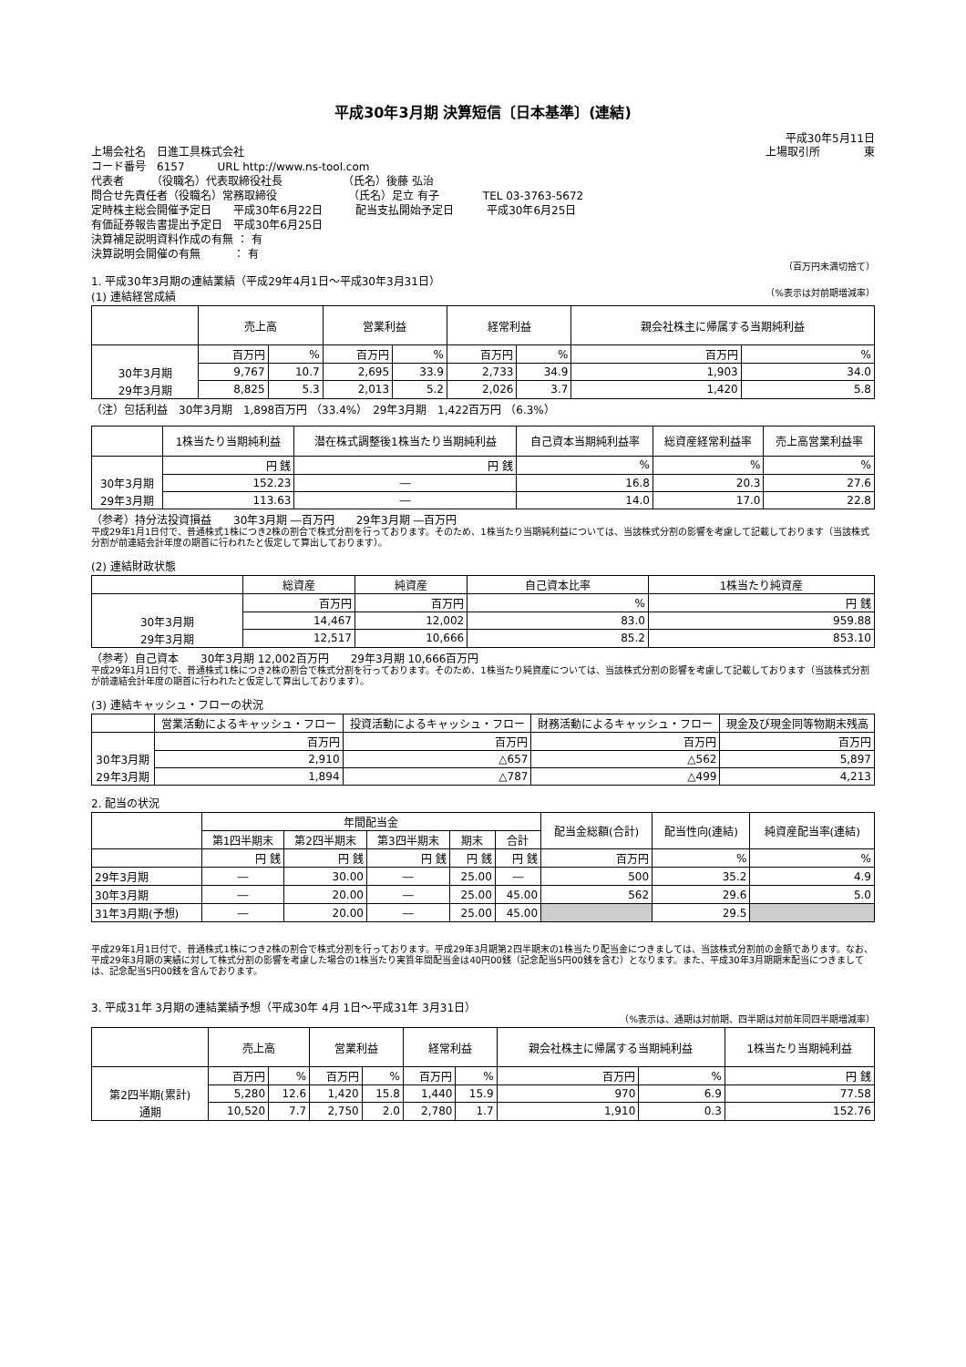平成30年3月期 決算短信〔日本基準〕(連結)
平成30年5月11日
上場会社名　日進工具株式会社 上場取引所　　　　東
コード番号　6157　　　URL http://www.ns-tool.com
代表者　　　（役職名）代表取締役社長　　　　　　（氏名）後藤 弘治
問合せ先責任者（役職名）常務取締役　　　　　　　（氏名）足立 有子　　　　TEL 03-3763-5672
定時株主総会開催予定日　　平成30年6月22日　　　配当支払開始予定日　　　平成30年6月25日
有価証券報告書提出予定日　平成30年6月25日
決算補足説明資料作成の有無 ： 有
決算説明会開催の有無　　　： 有
（百万円未満切捨て）
1. 平成30年3月期の連結業績（平成29年4月1日～平成30年3月31日）
(1) 連結経営成績 （%表示は対前期増減率）
| | 売上高 | | 営業利益 | | 経常利益 | | 親会社株主に帰属する当期純利益 | |
| --- | --- | --- | --- | --- | --- | --- | --- | --- |
| | 百万円 | % | 百万円 | % | 百万円 | % | 百万円 | % |
| 30年3月期 | 9,767 | 10.7 | 2,695 | 33.9 | 2,733 | 34.9 | 1,903 | 34.0 |
| 29年3月期 | 8,825 | 5.3 | 2,013 | 5.2 | 2,026 | 3.7 | 1,420 | 5.8 |
（注）包括利益　30年3月期　1,898百万円 （33.4%）　29年3月期　1,422百万円 （6.3%）
| | 1株当たり当期純利益 | 潜在株式調整後1株当たり当期純利益 | 自己資本当期純利益率 | 総資産経常利益率 | 売上高営業利益率 |
| --- | --- | --- | --- | --- | --- |
| | 円 銭 | 円 銭 | % | % | % |
| 30年3月期 | 152.23 | ― | 16.8 | 20.3 | 27.6 |
| 29年3月期 | 113.63 | ― | 14.0 | 17.0 | 22.8 |
（参考）持分法投資損益　　30年3月期 ―百万円　　29年3月期 ―百万円
平成29年1月1日付で、普通株式1株につき2株の割合で株式分割を行っております。そのため、1株当たり当期純利益については、当該株式分割の影響を考慮して記載しております（当該株式分割が前連結会計年度の期首に行われたと仮定して算出しております）。
(2) 連結財政状態
| | 総資産 | 純資産 | 自己資本比率 | 1株当たり純資産 |
| --- | --- | --- | --- | --- |
| | 百万円 | 百万円 | % | 円 銭 |
| 30年3月期 | 14,467 | 12,002 | 83.0 | 959.88 |
| 29年3月期 | 12,517 | 10,666 | 85.2 | 853.10 |
（参考）自己資本　　30年3月期 12,002百万円　　29年3月期 10,666百万円
平成29年1月1日付で、普通株式1株につき2株の割合で株式分割を行っております。そのため、1株当たり純資産については、当該株式分割の影響を考慮して記載しております（当該株式分割が前連結会計年度の期首に行われたと仮定して算出しております）。
(3) 連結キャッシュ・フローの状況
| | 営業活動によるキャッシュ・フロー | 投資活動によるキャッシュ・フロー | 財務活動によるキャッシュ・フロー | 現金及び現金同等物期末残高 |
| --- | --- | --- | --- | --- |
| | 百万円 | 百万円 | 百万円 | 百万円 |
| 30年3月期 | 2,910 | △657 | △562 | 5,897 |
| 29年3月期 | 1,894 | △787 | △499 | 4,213 |
2. 配当の状況
| | 年間配当金 | | | | | 配当金総額(合計) | 配当性向(連結) | 純資産配当率(連結) |
| --- | --- | --- | --- | --- | --- | --- | --- | --- |
| | 第1四半期末 | 第2四半期末 | 第3四半期末 | 期末 | 合計 | | | |
| | 円 銭 | 円 銭 | 円 銭 | 円 銭 | 円 銭 | 百万円 | % | % |
| 29年3月期 | ― | 30.00 | ― | 25.00 | ― | 500 | 35.2 | 4.9 |
| 30年3月期 | ― | 20.00 | ― | 25.00 | 45.00 | 562 | 29.6 | 5.0 |
| 31年3月期(予想) | ― | 20.00 | ― | 25.00 | 45.00 | | 29.5 | |
平成29年1月1日付で、普通株式1株につき2株の割合で株式分割を行っております。平成29年3月期第2四半期末の1株当たり配当金につきましては、当該株式分割前の金額であります。なお、平成29年3月期の実績に対して株式分割の影響を考慮した場合の1株当たり実質年間配当金は40円00銭（記念配当5円00銭を含む）となります。また、平成30年3月期期末配当につきましては、記念配当5円00銭を含んでおります。
3. 平成31年 3月期の連結業績予想（平成30年 4月 1日～平成31年 3月31日）
（%表示は、通期は対前期、四半期は対前年同四半期増減率）
| | 売上高 | | 営業利益 | | 経常利益 | | 親会社株主に帰属する当期純利益 | | 1株当たり当期純利益 |
| --- | --- | --- | --- | --- | --- | --- | --- | --- | --- |
| | 百万円 | % | 百万円 | % | 百万円 | % | 百万円 | % | 円 銭 |
| 第2四半期(累計) | 5,280 | 12.6 | 1,420 | 15.8 | 1,440 | 15.9 | 970 | 6.9 | 77.58 |
| 通期 | 10,520 | 7.7 | 2,750 | 2.0 | 2,780 | 1.7 | 1,910 | 0.3 | 152.76 |